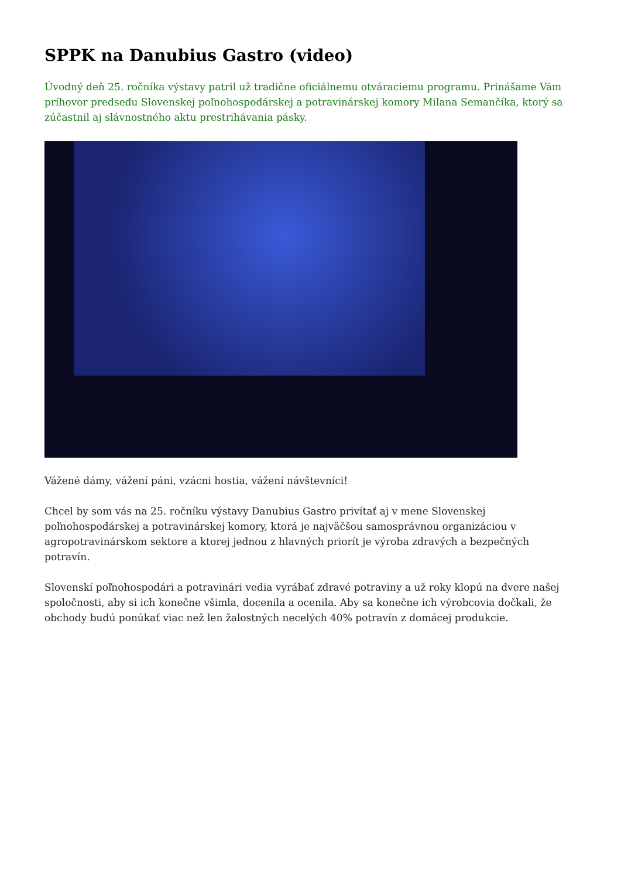SPPK na Danubius Gastro (video)
Úvodný deň 25. ročníka výstavy patril už tradične oficiálnemu otváraciemu programu. Prinášame Vám príhovor predsedu Slovenskej poľnohospodárskej a potravinárskej komory Milana Semančíka, ktorý sa zúčastnil aj slávnostného aktu prestrihávania pásky.
Vážené dámy, vážení páni, vzácni hostia, vážení návštevníci!
Chcel by som vás na 25. ročníku výstavy Danubius Gastro privítať aj v mene Slovenskej poľnohospodárskej a potravinárskej komory, ktorá je najväčšou samosprávnou organizáciou v agropotravinárskom sektore a ktorej jednou z hlavných priorít je výroba zdravých a bezpečných potravín.
Slovenskí poľnohospodári a potravinári vedia vyrábať zdravé potraviny a už roky klopú na dvere našej spoločnosti, aby si ich konečne všimla, docenila a ocenila. Aby sa konečne ich výrobcovia dočkali, že obchody budú ponúkať viac než len žalostných necelých 40% potravín z domácej produkcie.